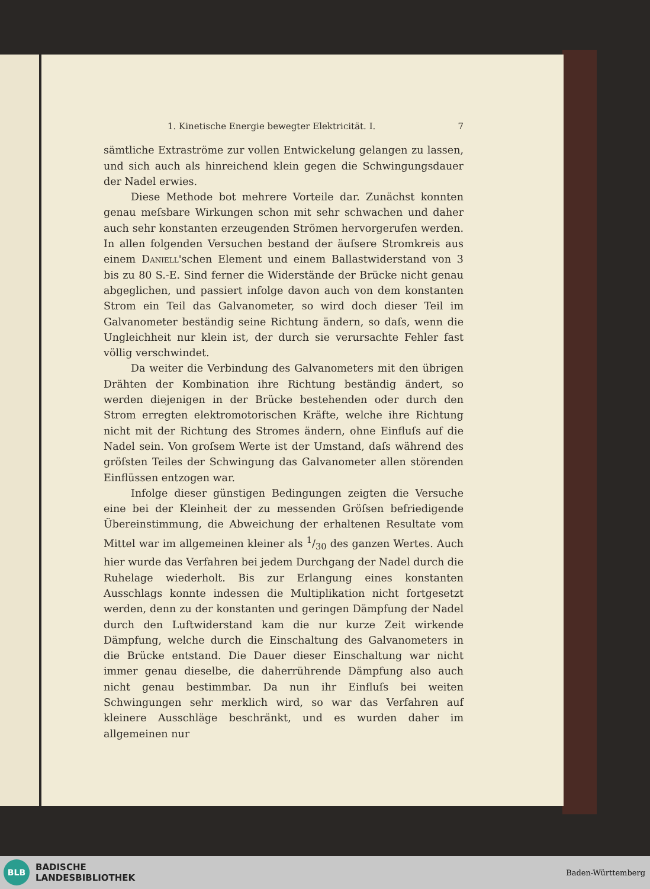1. Kinetische Energie bewegter Elektricität. I. 7
sämtliche Extraströme zur vollen Entwickelung gelangen zu lassen, und sich auch als hinreichend klein gegen die Schwingungsdauer der Nadel erwies.
Diese Methode bot mehrere Vorteile dar. Zunächst konnten genau meſsbare Wirkungen schon mit sehr schwachen und daher auch sehr konstanten erzeugenden Strömen hervorgerufen werden. In allen folgenden Versuchen bestand der äuſsere Stromkreis aus einem Daniell'schen Element und einem Ballastwiderstand von 3 bis zu 80 S.-E. Sind ferner die Widerstände der Brücke nicht genau abgeglichen, und passiert infolge davon auch von dem konstanten Strom ein Teil das Galvanometer, so wird doch dieser Teil im Galvanometer beständig seine Richtung ändern, so daſs, wenn die Ungleichheit nur klein ist, der durch sie verursachte Fehler fast völlig verschwindet.
Da weiter die Verbindung des Galvanometers mit den übrigen Drähten der Kombination ihre Richtung beständig ändert, so werden diejenigen in der Brücke bestehenden oder durch den Strom erregten elektromotorischen Kräfte, welche ihre Richtung nicht mit der Richtung des Stromes ändern, ohne Einfluſs auf die Nadel sein. Von groſsem Werte ist der Umstand, daſs während des gröſsten Teiles der Schwingung das Galvanometer allen störenden Einflüssen entzogen war.
Infolge dieser günstigen Bedingungen zeigten die Versuche eine bei der Kleinheit der zu messenden Gröſsen befriedigende Übereinstimmung, die Abweichung der erhaltenen Resultate vom Mittel war im allgemeinen kleiner als 1/30 des ganzen Wertes. Auch hier wurde das Verfahren bei jedem Durchgang der Nadel durch die Ruhelage wiederholt. Bis zur Erlangung eines konstanten Ausschlags konnte indessen die Multiplikation nicht fortgesetzt werden, denn zu der konstanten und geringen Dämpfung der Nadel durch den Luftwiderstand kam die nur kurze Zeit wirkende Dämpfung, welche durch die Einschaltung des Galvanometers in die Brücke entstand. Die Dauer dieser Einschaltung war nicht immer genau dieselbe, die daherrührende Dämpfung also auch nicht genau bestimmbar. Da nun ihr Einfluſs bei weiten Schwingungen sehr merklich wird, so war das Verfahren auf kleinere Ausschläge beschränkt, und es wurden daher im allgemeinen nur
BLB
BADISCHE
LANDESBIBLIOTHEK
Baden-Württemberg